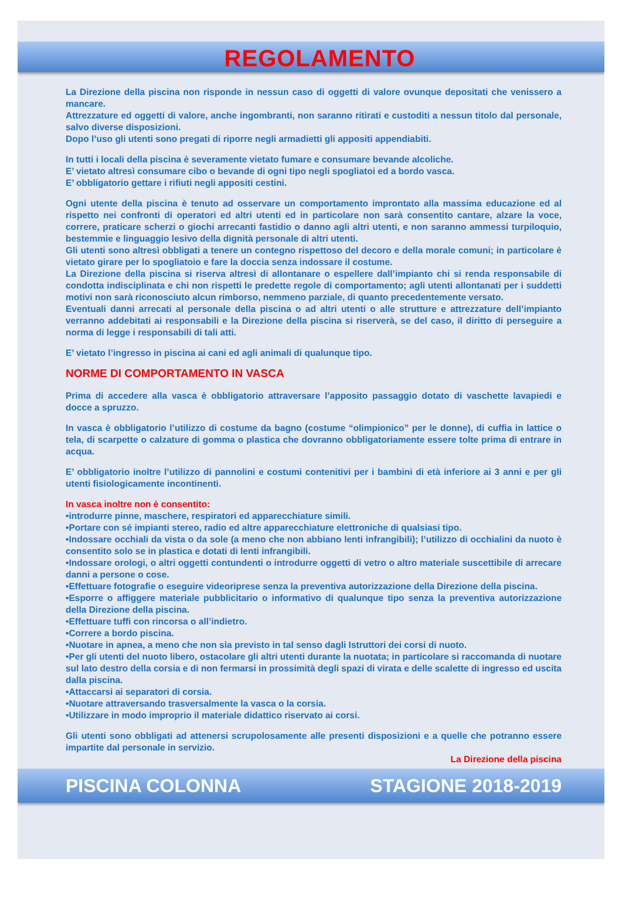REGOLAMENTO
La Direzione della piscina non risponde in nessun caso di oggetti di valore ovunque depositati che venissero a mancare.
Attrezzature ed oggetti di valore, anche ingombranti, non saranno ritirati e custoditi a nessun titolo dal personale, salvo diverse disposizioni.
Dopo l’uso gli utenti sono pregati di riporre negli armadietti gli appositi appendiabiti.
In tutti i locali della piscina è severamente vietato fumare e consumare bevande alcoliche.
E’ vietato altresì consumare cibo o bevande di ogni tipo negli spogliatoi ed a bordo vasca.
E’ obbligatorio gettare i rifiuti negli appositi cestini.
Ogni utente della piscina è tenuto ad osservare un comportamento improntato alla massima educazione ed al rispetto nei confronti di operatori ed altri utenti ed in particolare non sarà consentito cantare, alzare la voce, correre, praticare scherzi o giochi arrecanti fastidio o danno agli altri utenti, e non saranno ammessi turpiloquio, bestemmie e linguaggio lesivo della dignità personale di altri utenti.
Gli utenti sono altresì obbligati a tenere un contegno rispettoso del decoro e della morale comuni; in particolare è vietato girare per lo spogliatoio e fare la doccia senza indossare il costume.
La Direzione della piscina si riserva altresì di allontanare o espellere dall’impianto chi si renda responsabile di condotta indisciplinata e chi non rispetti le predette regole di comportamento; agli utenti allontanati per i suddetti motivi non sarà riconosciuto alcun rimborso, nemmeno parziale, di quanto precedentemente versato.
Eventuali danni arrecati al personale della piscina o ad altri utenti o alle strutture e attrezzature dell’impianto verranno addebitati ai responsabili e la Direzione della piscina si riserverà, se del caso, il diritto di perseguire a norma di legge i responsabili di tali atti.
E’ vietato l’ingresso in piscina ai cani ed agli animali di qualunque tipo.
NORME DI COMPORTAMENTO IN VASCA
Prima di accedere alla vasca è obbligatorio attraversare l’apposito passaggio dotato di vaschette lavapiedi e docce a spruzzo.
In vasca è obbligatorio l’utilizzo di costume da bagno (costume “olimpionico” per le donne), di cuffia in lattice o tela, di scarpette o calzature di gomma o plastica che dovranno obbligatoriamente essere tolte prima di entrare in acqua.
E’ obbligatorio inoltre l’utilizzo di pannolini e costumi contenitivi per i bambini di età inferiore ai 3 anni e per gli utenti fisiologicamente incontinenti.
In vasca inoltre non è consentito:
•introdurre pinne, maschere, respiratori ed apparecchiature simili.
•Portare con sé impianti stereo, radio ed altre apparecchiature elettroniche di qualsiasi tipo.
•Indossare occhiali da vista o da sole (a meno che non abbiano lenti infrangibili); l’utilizzo di occhialini da nuoto è consentito solo se in plastica e dotati di lenti infrangibili.
•Indossare orologi, o altri oggetti contundenti o introdurre oggetti di vetro o altro materiale suscettibile di arrecare danni a persone o cose.
•Effettuare fotografie o eseguire videoriprese senza la preventiva autorizzazione della Direzione della piscina.
•Esporre o affiggere materiale pubblicitario o informativo di qualunque tipo senza la preventiva autorizzazione della Direzione della piscina.
•Effettuare tuffi con rincorsa o all’indietro.
•Correre a bordo piscina.
•Nuotare in apnea, a meno che non sia previsto in tal senso dagli Istruttori dei corsi di nuoto.
•Per gli utenti del nuoto libero, ostacolare gli altri utenti durante la nuotata; in particolare si raccomanda di nuotare sul lato destro della corsia e di non fermarsi in prossimità degli spazi di virata e delle scalette di ingresso ed uscita dalla piscina.
•Attaccarsi ai separatori di corsia.
•Nuotare attraversando trasversalmente la vasca o la corsia.
•Utilizzare in modo improprio il materiale didattico riservato ai corsi.
Gli utenti sono obbligati ad attenersi scrupolosamente alle presenti disposizioni e a quelle che potranno essere impartite dal personale in servizio.
La Direzione della piscina
PISCINA COLONNA STAGIONE 2018-2019